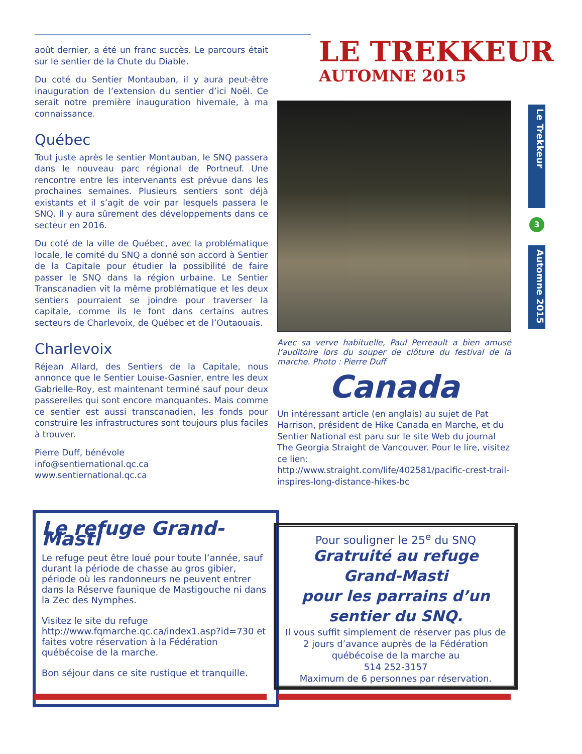LE TREKKEUR
AUTOMNE 2015
Le Trekkeur
3
Automne 2015
août dernier, a été un franc succès. Le parcours était sur le sentier de la Chute du Diable.
Du coté du Sentier Montauban, il y aura peut-être inauguration de l’extension du sentier d’ici Noël. Ce serait notre première inauguration hivernale, à ma connaissance.
Québec
Tout juste après le sentier Montauban, le SNQ passera dans le nouveau parc régional de Portneuf. Une rencontre entre les intervenants est prévue dans les prochaines semaines. Plusieurs sentiers sont déjà existants et il s’agit de voir par lesquels passera le SNQ. Il y aura sûrement des développements dans ce secteur en 2016.
Du coté de la ville de Québec, avec la problématique locale, le comité du SNQ a donné son accord à Sentier de la Capitale pour étudier la possibilité de faire passer le SNQ dans la région urbaine. Le Sentier Transcanadien vit la même problématique et les deux sentiers pourraient se joindre pour traverser la capitale, comme ils le font dans certains autres secteurs de Charlevoix, de Québec et de l’Outaouais.
Charlevoix
Réjean Allard, des Sentiers de la Capitale, nous annonce que le Sentier Louise-Gasnier, entre les deux Gabrielle-Roy, est maintenant terminé sauf pour deux passerelles qui sont encore manquantes. Mais comme ce sentier est aussi transcanadien, les fonds pour construire les infrastructures sont toujours plus faciles à trouver.
Pierre Duff, bénévole
info@sentiernational.qc.ca
www.sentiernational.qc.ca
Avec sa verve habituelle, Paul Perreault a bien amusé l’auditoire lors du souper de clôture du festival de la marche. Photo : Pierre Duff
Canada
Un intéressant article (en anglais) au sujet de Pat Harrison, président de Hike Canada en Marche, et du Sentier National est paru sur le site Web du journal The Georgia Straight de Vancouver. Pour le lire, visitez ce lien:
http://www.straight.com/life/402581/pacific-crest-trail-inspires-long-distance-hikes-bc
Le refuge Grand-Masti
Le refuge peut être loué pour toute l’année, sauf durant la période de chasse au gros gibier, période où les randonneurs ne peuvent entrer dans la Réserve faunique de Mastigouche ni dans la Zec des Nymphes.
Visitez le site du refuge
http://www.fqmarche.qc.ca/index1.asp?id=730 et faites votre réservation à la Fédération québécoise de la marche.
Bon séjour dans ce site rustique et tranquille.
Pour souligner le 25<sup>e</sup> du SNQ
Gratruité au refuge
Grand-Masti
pour les parrains d’un
sentier du SNQ.
Il vous suffit simplement de réserver pas plus de 2 jours d’avance auprès de la Fédération québécoise de la marche au
514 252-3157
Maximum de 6 personnes par réservation.